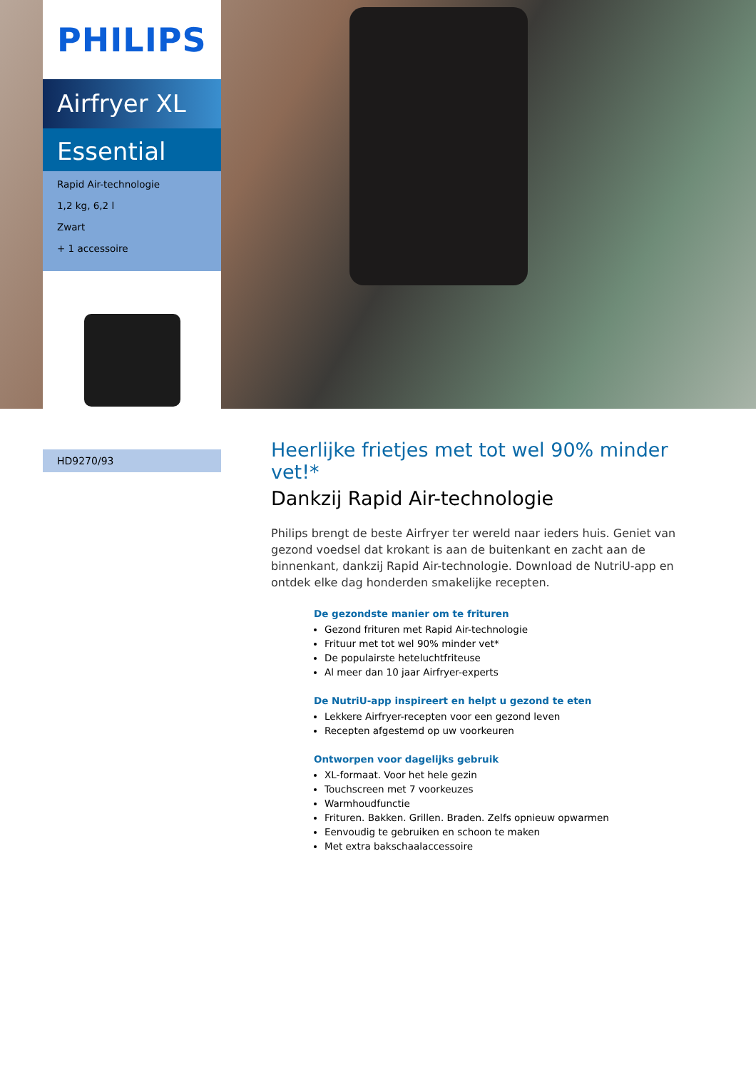PHILIPS
Airfryer XL
Essential
Rapid Air-technologie
1,2 kg, 6,2 l
Zwart
+ 1 accessoire
HD9270/93
Heerlijke frietjes met tot wel 90% minder vet!*
Dankzij Rapid Air-technologie
Philips brengt de beste Airfryer ter wereld naar ieders huis. Geniet van gezond voedsel dat krokant is aan de buitenkant en zacht aan de binnenkant, dankzij Rapid Air-technologie. Download de NutriU-app en ontdek elke dag honderden smakelijke recepten.
De gezondste manier om te frituren
Gezond frituren met Rapid Air-technologie
Frituur met tot wel 90% minder vet*
De populairste heteluchtfriteuse
Al meer dan 10 jaar Airfryer-experts
De NutriU-app inspireert en helpt u gezond te eten
Lekkere Airfryer-recepten voor een gezond leven
Recepten afgestemd op uw voorkeuren
Ontworpen voor dagelijks gebruik
XL-formaat. Voor het hele gezin
Touchscreen met 7 voorkeuzes
Warmhoudfunctie
Frituren. Bakken. Grillen. Braden. Zelfs opnieuw opwarmen
Eenvoudig te gebruiken en schoon te maken
Met extra bakschaalaccessoire